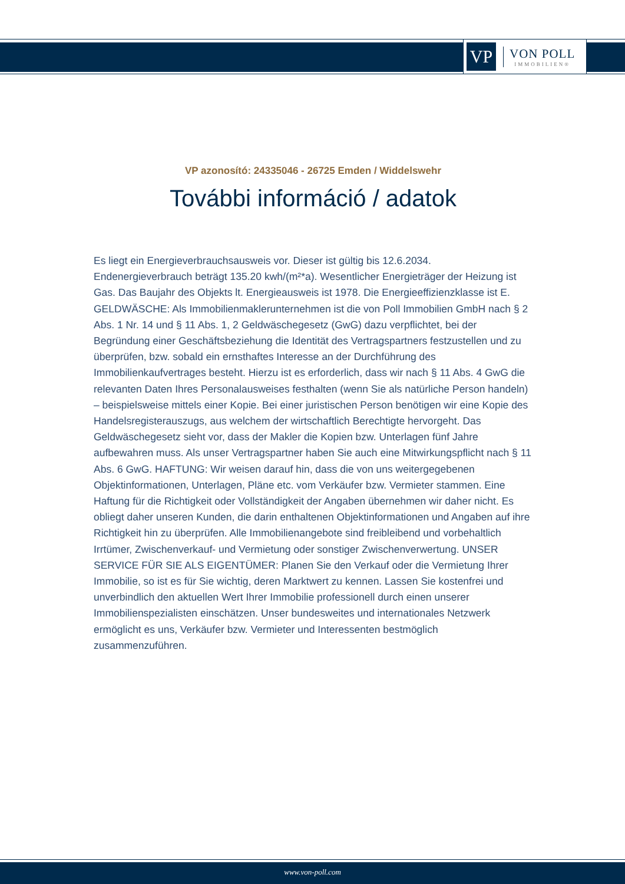VP
VON POLL
IMMOBILIEN®
VP azonosító: 24335046 - 26725 Emden / Widdelswehr
További információ / adatok
Es liegt ein Energieverbrauchsausweis vor. Dieser ist gültig bis 12.6.2034. Endenergieverbrauch beträgt 135.20 kwh/(m²*a). Wesentlicher Energieträger der Heizung ist Gas. Das Baujahr des Objekts lt. Energieausweis ist 1978. Die Energieeffizienzklasse ist E. GELDWÄSCHE: Als Immobilienmaklerunternehmen ist die von Poll Immobilien GmbH nach § 2 Abs. 1 Nr. 14 und § 11 Abs. 1, 2 Geldwäschegesetz (GwG) dazu verpflichtet, bei der Begründung einer Geschäftsbeziehung die Identität des Vertragspartners festzustellen und zu überprüfen, bzw. sobald ein ernsthaftes Interesse an der Durchführung des Immobilienkaufvertrages besteht. Hierzu ist es erforderlich, dass wir nach § 11 Abs. 4 GwG die relevanten Daten Ihres Personalausweises festhalten (wenn Sie als natürliche Person handeln) – beispielsweise mittels einer Kopie. Bei einer juristischen Person benötigen wir eine Kopie des Handelsregisterauszugs, aus welchem der wirtschaftlich Berechtigte hervorgeht. Das Geldwäschegesetz sieht vor, dass der Makler die Kopien bzw. Unterlagen fünf Jahre aufbewahren muss. Als unser Vertragspartner haben Sie auch eine Mitwirkungspflicht nach § 11 Abs. 6 GwG. HAFTUNG: Wir weisen darauf hin, dass die von uns weitergegebenen Objektinformationen, Unterlagen, Pläne etc. vom Verkäufer bzw. Vermieter stammen. Eine Haftung für die Richtigkeit oder Vollständigkeit der Angaben übernehmen wir daher nicht. Es obliegt daher unseren Kunden, die darin enthaltenen Objektinformationen und Angaben auf ihre Richtigkeit hin zu überprüfen. Alle Immobilienangebote sind freibleibend und vorbehaltlich Irrtümer, Zwischenverkauf- und Vermietung oder sonstiger Zwischenverwertung. UNSER SERVICE FÜR SIE ALS EIGENTÜMER: Planen Sie den Verkauf oder die Vermietung Ihrer Immobilie, so ist es für Sie wichtig, deren Marktwert zu kennen. Lassen Sie kostenfrei und unverbindlich den aktuellen Wert Ihrer Immobilie professionell durch einen unserer Immobilienspezialisten einschätzen. Unser bundesweites und internationales Netzwerk ermöglicht es uns, Verkäufer bzw. Vermieter und Interessenten bestmöglich zusammenzuführen.
www.von-poll.com